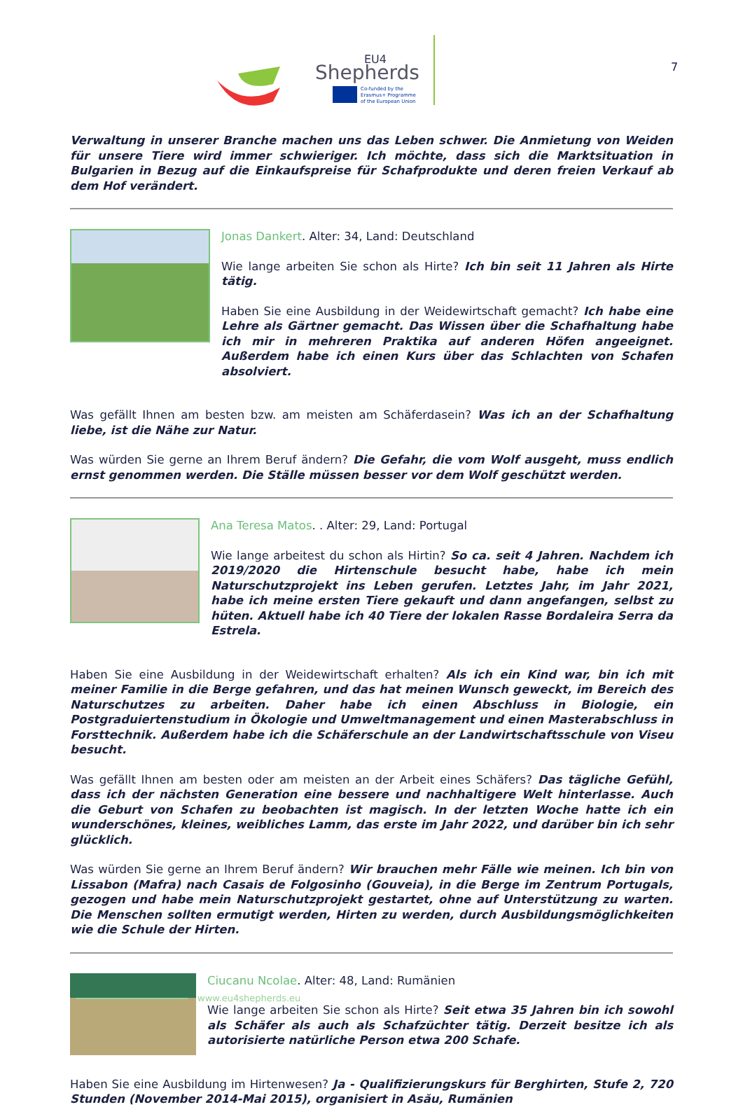EU4
Shepherds
Co-funded by the
Erasmus+ Programme
of the European Union
7
Verwaltung in unserer Branche machen uns das Leben schwer. Die Anmietung von Weiden für unsere Tiere wird immer schwieriger. Ich möchte, dass sich die Marktsituation in Bulgarien in Bezug auf die Einkaufspreise für Schafprodukte und deren freien Verkauf ab dem Hof verändert.
Jonas Dankert. Alter: 34, Land: Deutschland
Wie lange arbeiten Sie schon als Hirte? Ich bin seit 11 Jahren als Hirte tätig.
Haben Sie eine Ausbildung in der Weidewirtschaft gemacht? Ich habe eine Lehre als Gärtner gemacht. Das Wissen über die Schafhaltung habe ich mir in mehreren Praktika auf anderen Höfen angeeignet. Außerdem habe ich einen Kurs über das Schlachten von Schafen absolviert.
Was gefällt Ihnen am besten bzw. am meisten am Schäferdasein? Was ich an der Schafhaltung liebe, ist die Nähe zur Natur.
Was würden Sie gerne an Ihrem Beruf ändern? Die Gefahr, die vom Wolf ausgeht, muss endlich ernst genommen werden. Die Ställe müssen besser vor dem Wolf geschützt werden.
Ana Teresa Matos. . Alter: 29, Land: Portugal
Wie lange arbeitest du schon als Hirtin? So ca. seit 4 Jahren. Nachdem ich 2019/2020 die Hirtenschule besucht habe, habe ich mein Naturschutzprojekt ins Leben gerufen. Letztes Jahr, im Jahr 2021, habe ich meine ersten Tiere gekauft und dann angefangen, selbst zu hüten. Aktuell habe ich 40 Tiere der lokalen Rasse Bordaleira Serra da Estrela.
Haben Sie eine Ausbildung in der Weidewirtschaft erhalten? Als ich ein Kind war, bin ich mit meiner Familie in die Berge gefahren, und das hat meinen Wunsch geweckt, im Bereich des Naturschutzes zu arbeiten. Daher habe ich einen Abschluss in Biologie, ein Postgraduiertenstudium in Ökologie und Umweltmanagement und einen Masterabschluss in Forsttechnik. Außerdem habe ich die Schäferschule an der Landwirtschaftsschule von Viseu besucht.
Was gefällt Ihnen am besten oder am meisten an der Arbeit eines Schäfers? Das tägliche Gefühl, dass ich der nächsten Generation eine bessere und nachhaltigere Welt hinterlasse. Auch die Geburt von Schafen zu beobachten ist magisch. In der letzten Woche hatte ich ein wunderschönes, kleines, weibliches Lamm, das erste im Jahr 2022, und darüber bin ich sehr glücklich.
Was würden Sie gerne an Ihrem Beruf ändern? Wir brauchen mehr Fälle wie meinen. Ich bin von Lissabon (Mafra) nach Casais de Folgosinho (Gouveia), in die Berge im Zentrum Portugals, gezogen und habe mein Naturschutzprojekt gestartet, ohne auf Unterstützung zu warten. Die Menschen sollten ermutigt werden, Hirten zu werden, durch Ausbildungsmöglichkeiten wie die Schule der Hirten.
Ciucanu Ncolae. Alter: 48, Land: Rumänien
Wie lange arbeiten Sie schon als Hirte? Seit etwa 35 Jahren bin ich sowohl als Schäfer als auch als Schafzüchter tätig. Derzeit besitze ich als autorisierte natürliche Person etwa 200 Schafe.
Haben Sie eine Ausbildung im Hirtenwesen? Ja - Qualifizierungskurs für Berghirten, Stufe 2, 720 Stunden (November 2014-Mai 2015), organisiert in Asău, Rumänien
www.eu4shepherds.eu